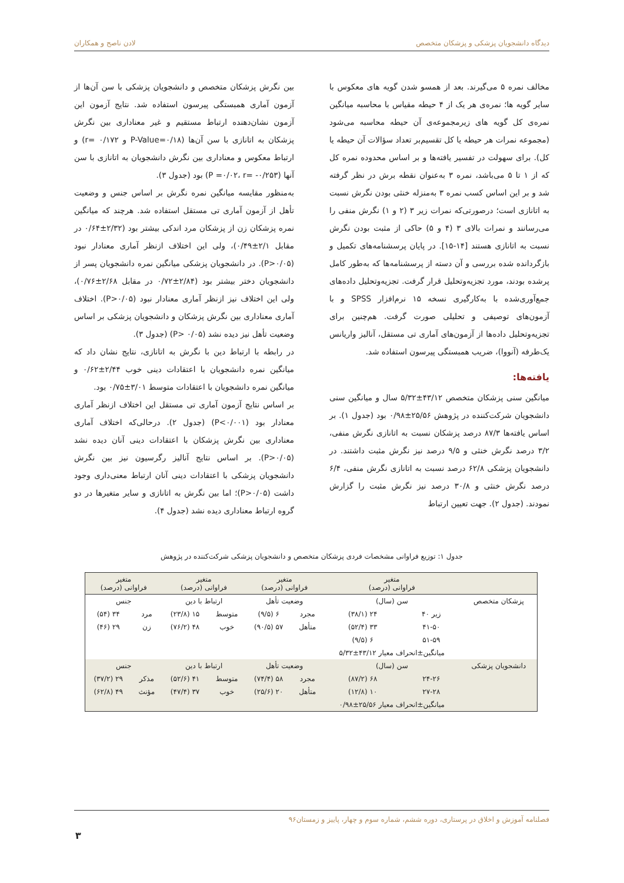دیدگاه دانشجویان پزشکی و پزشکان متخصص لادن ناصح و همکاران
مخالف نمره ۵ می‌گیرند. بعد از همسو شدن گویه های معکوس با سایر گویه ها؛ نمره‌ی هر یک از ۴ حیطه مقیاس با محاسبه میانگین نمره‌ی کل گویه های زیرمجموعه‌ی آن حیطه محاسبه می‌شود (مجموعه نمرات هر حیطه یا کل تقسیم‌بر تعداد سؤالات آن حیطه یا کل). برای سهولت در تفسیر یافته‌ها و بر اساس محدوده نمره کل که از ۱ تا ۵ می‌باشد، نمره ۳ به‌عنوان نقطه برش در نظر گرفته شد و بر این اساس کسب نمره ۳ به‌منزله خنثی بودن نگرش نسبت به اتانازی است؛ درصورتی‌که نمرات زیر ۳ (۲ و ۱) نگرش منفی را می‌رسانند و نمرات بالای ۳ (۴ و ۵) حاکی از مثبت بودن نگرش نسبت به اتانازی هستند [۱۴-۱۵]. در پایان پرسشنامه‌های تکمیل و بازگردانده شده بررسی و آن دسته از پرسشنامه‌ها که به‌طور کامل پرشده بودند، مورد تجزیه‌وتحلیل قرار گرفت. تجزیه‌وتحلیل داده‌های جمع‌آوری‌شده با به‌کارگیری نسخه ۱۵ نرم‌افزار SPSS و با آزمون‌های توصیفی و تحلیلی صورت گرفت. هم‌چنین برای تجزیه‌وتحلیل داده‌ها از آزمون‌های آماری تی مستقل، آنالیز واریانس یک‌طرفه (آنووا)، ضریب همبستگی پیرسون استفاده شد.
یافته‌ها:
میانگین سنی پزشکان متخصص ۴۳/۱۲±۵/۳۲ سال و میانگین سنی دانشجویان شرکت‌کننده در پژوهش ۲۵/۵۶±۰/۹۸ بود (جدول ۱). بر اساس یافته‌ها ۸۷/۳ درصد پزشکان نسبت به اتانازی نگرش منفی، ۳/۲ درصد نگرش خنثی و ۹/۵ درصد نیز نگرش مثبت داشتند. در دانشجویان پزشکی ۶۲/۸ درصد نسبت به اتانازی نگرش منفی، ۶/۴ درصد نگرش خنثی و ۳۰/۸ درصد نیز نگرش مثبت را گزارش نمودند. (جدول ۲). جهت تعیین ارتباط
بین نگرش پزشکان متخصص و دانشجویان پزشکی با سن آن‌ها از آزمون آماری همبستگی پیرسون استفاده شد. نتایج آزمون این آزمون نشان‌دهنده ارتباط مستقیم و غیر معناداری بین نگرش پزشکان به اتانازی با سن آن‌ها (P-Value=۰/۱۸ و r= ۰/۱۷۲) و ارتباط معکوس و معناداری بین نگرش دانشجویان به اتانازی با سن آنها (P =۰/۰۲، r= -۰/۲۵۳) بود (جدول ۳).
به‌منظور مقایسه میانگین نمره نگرش بر اساس جنس و وضعیت تأهل از آزمون آماری تی مستقل استفاده شد. هرچند که میانگین نمره پزشکان زن از پزشکان مرد اندکی بیشتر بود (۲/۳۲±۰/۶۴ در مقابل ۲/۱±۰/۴۹)، ولی این اختلاف ازنظر آماری معنادار نبود (P>۰/۰۵). در دانشجویان پزشکی میانگین نمره دانشجویان پسر از دانشجویان دختر بیشتر بود (۲/۸۴±۰/۷۲ در مقابل ۲/۶۸±۰/۷۶)، ولی این اختلاف نیز ازنظر آماری معنادار نبود (P>۰/۰۵). اختلاف آماری معناداری بین نگرش پزشکان و دانشجویان پزشکی بر اساس وضعیت تأهل نیز دیده نشد (P> ۰/۰۵) (جدول ۳).
در رابطه با ارتباط دین با نگرش به اتانازی، نتایج نشان داد که میانگین نمره دانشجویان با اعتقادات دینی خوب ۲/۴۴±۰/۶۲ و میانگین نمره دانشجویان با اعتقادات متوسط ۳/۰۱±۰/۷۵ بود.
بر اساس نتایج آزمون آماری تی مستقل این اختلاف ازنظر آماری معنادار بود (P<۰/۰۰۱) (جدول ۲). درحالی‌که اختلاف آماری معناداری بین نگرش پزشکان با اعتقادات دینی آنان دیده نشد (P>۰/۰۵). بر اساس نتایج آنالیز رگرسیون نیز بین نگرش دانشجویان پزشکی با اعتقادات دینی آنان ارتباط معنی‌داری وجود داشت (P>۰/۰۵)؛ اما بین نگرش به اتانازی و سایر متغیرها در دو گروه ارتباط معناداری دیده نشد (جدول ۴).
جدول ۱: توزیع فراوانی مشخصات فردی پزشکان متخصص و دانشجویان پزشکی شرکت‌کننده در پژوهش
| | متغیر فراوانی (درصد) | | متغیر فراوانی (درصد) | | متغیر فراوانی (درصد) | | متغیر فراوانی (درصد) | |
| --- | --- | --- | --- | --- | --- | --- | --- | --- |
| پزشکان متخصص | سن (سال) | | وضعیت تأهل | | ارتباط با دین | | جنس | |
| | زیر ۴۰ | ۲۴ (۳۸/۱) | مجرد | ۶ (۹/۵) | متوسط | ۱۵ (۲۳/۸) | مرد | ۳۴ (۵۴) |
| | ۴۱-۵۰ | ۳۳ (۵۲/۴) | متأهل | ۵۷ (۹۰/۵) | خوب | ۴۸ (۷۶/۲) | زن | ۲۹ (۴۶) |
| | ۵۱-۵۹ | ۶ (۹/۵) | | | | | | |
| | میانگین±انحراف معیار ۴۳/۱۲±۵/۳۲ | | | | | | | |
| دانشجویان پزشکی | سن (سال) | | وضعیت تأهل | | ارتباط با دین | | جنس | |
| | ۲۴-۲۶ | ۶۸ (۸۷/۲) | مجرد | ۵۸ (۷۴/۴) | متوسط | ۴۱ (۵۲/۶) | مذکر | ۲۹ (۳۷/۲) |
| | ۲۷-۲۸ | ۱۰ (۱۲/۸) | متأهل | ۲۰ (۲۵/۶) | خوب | ۳۷ (۴۷/۴) | مؤنث | ۴۹ (۶۲/۸) |
| | میانگین±انحراف معیار ۲۵/۵۶±۰/۹۸ | | | | | | | |
فصلنامه آموزش و اخلاق در پرستاری، دوره ششم، شماره سوم و چهار، پاییز و زمستان۹۶
۳